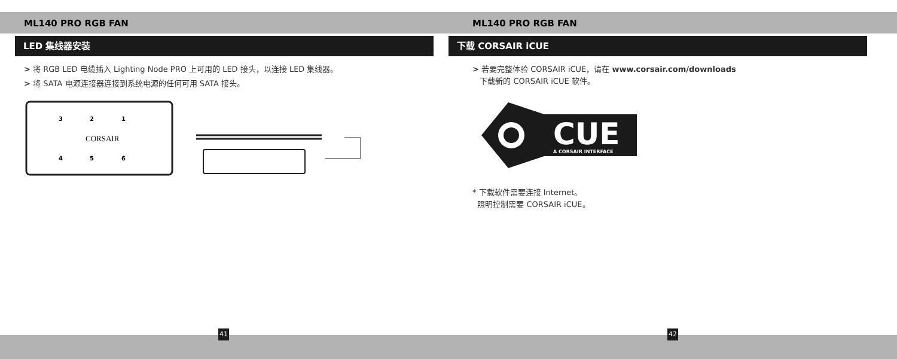ML140 PRO RGB FAN
LED 集线器安装
> 将 RGB LED 电缆插入 Lighting Node PRO 上可用的 LED 接头，以连接 LED 集线器。
> 将 SATA 电源连接器连接到系统电源的任何可用 SATA 接头。
3
2
1
CORSAIR
4
5
6
41
ML140 PRO RGB FAN
下载 CORSAIR iCUE
> 若要完整体验 CORSAIR iCUE，请在 www.corsair.com/downloads
下载新的 CORSAIR iCUE 软件。
CUE
A CORSAIR INTERFACE
* 下载软件需要连接 Internet。
照明控制需要 CORSAIR iCUE。
42